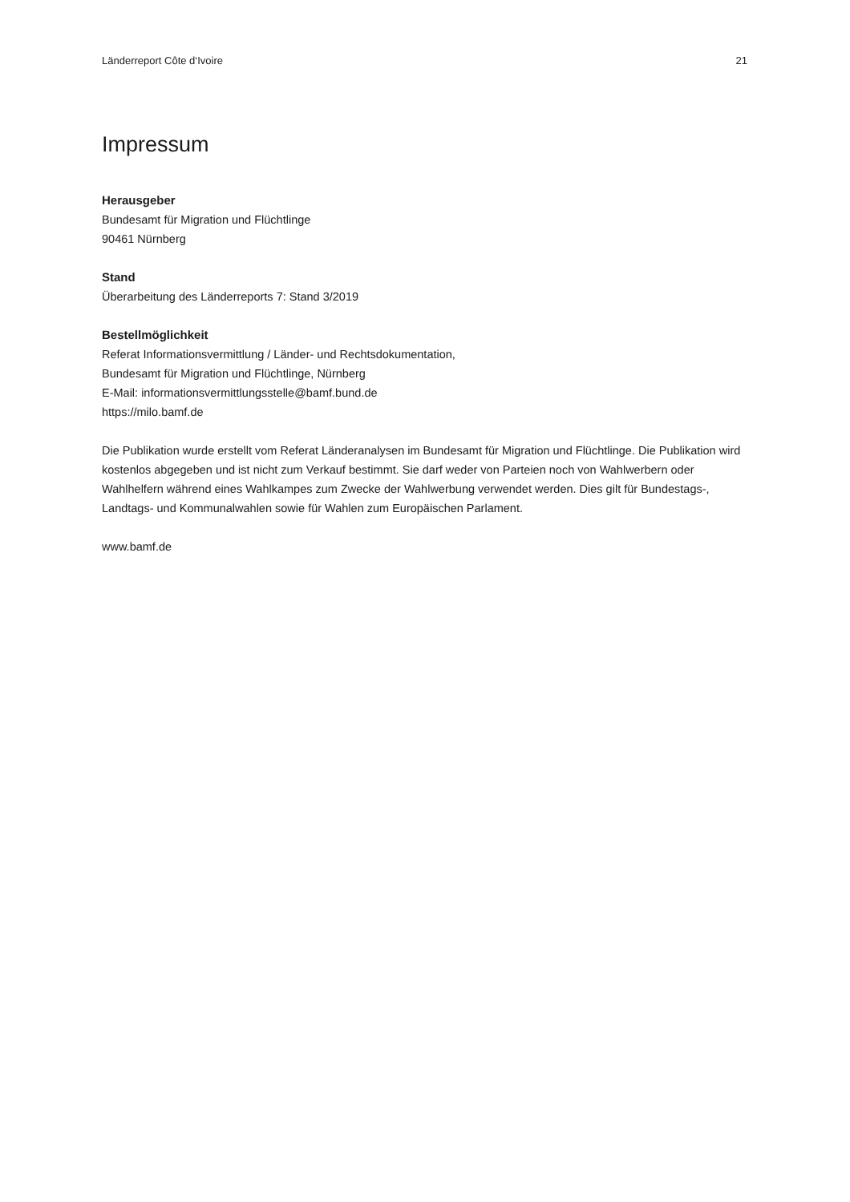Länderreport Côte d‘Ivoire 21
Impressum
Herausgeber
Bundesamt für Migration und Flüchtlinge
90461 Nürnberg
Stand
Überarbeitung des Länderreports 7: Stand 3/2019
Bestellmöglichkeit
Referat Informationsvermittlung / Länder- und Rechtsdokumentation,
Bundesamt für Migration und Flüchtlinge, Nürnberg
E-Mail: informationsvermittlungsstelle@bamf.bund.de
https://milo.bamf.de
Die Publikation wurde erstellt vom Referat Länderanalysen im Bundesamt für Migration und Flüchtlinge. Die Publikation wird kostenlos abgegeben und ist nicht zum Verkauf bestimmt. Sie darf weder von Parteien noch von Wahlwerbern oder Wahlhelfern während eines Wahlkampes zum Zwecke der Wahlwerbung verwendet werden. Dies gilt für Bundestags-, Landtags- und Kommunalwahlen sowie für Wahlen zum Europäischen Parlament.
www.bamf.de